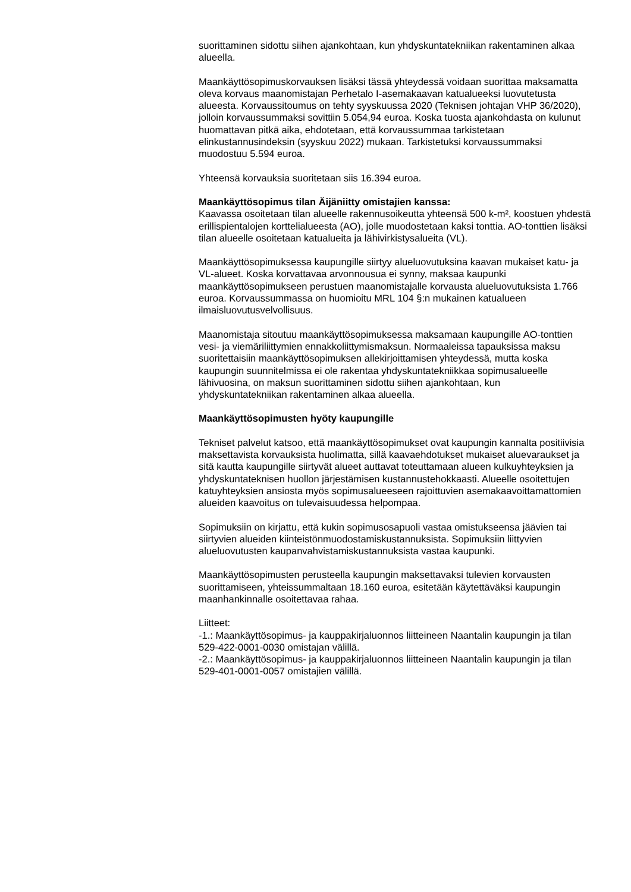suorittaminen sidottu siihen ajankohtaan, kun yhdyskuntatekniikan rakentaminen alkaa alueella.
Maankäyttösopimuskorvauksen lisäksi tässä yhteydessä voidaan suorittaa maksamatta oleva korvaus maanomistajan Perhetalo I-asemakaavan katualueeksi luovutetusta alueesta. Korvaussitoumus on tehty syyskuussa 2020 (Teknisen johtajan VHP 36/2020), jolloin korvaussummaksi sovittiin 5.054,94 euroa. Koska tuosta ajankohdasta on kulunut huomattavan pitkä aika, ehdotetaan, että korvaussummaa tarkistetaan elinkustannusindeksin (syyskuu 2022) mukaan. Tarkistetuksi korvaussummaksi muodostuu 5.594 euroa.
Yhteensä korvauksia suoritetaan siis 16.394 euroa.
Maankäyttösopimus tilan Äijäniitty omistajien kanssa:
Kaavassa osoitetaan tilan alueelle rakennusoikeutta yhteensä 500 k-m², koostuen yhdestä erillispientalojen korttelialueesta (AO), jolle muodostetaan kaksi tonttia. AO-tonttien lisäksi tilan alueelle osoitetaan katualueita ja lähivirkistysalueita (VL).
Maankäyttösopimuksessa kaupungille siirtyy alueluovutuksina kaavan mukaiset katu- ja VL-alueet. Koska korvattavaa arvonnousua ei synny, maksaa kaupunki maankäyttösopimukseen perustuen maanomistajalle korvausta alueluovutuksista 1.766 euroa. Korvaussummassa on huomioitu MRL 104 §:n mukainen katualueen ilmaisluovutusvelvollisuus.
Maanomistaja sitoutuu maankäyttösopimuksessa maksamaan kaupungille AO-tonttien vesi- ja viemäriliittymien ennakkoliittymismaksun. Normaaleissa tapauksissa maksu suoritettaisiin maankäyttösopimuksen allekirjoittamisen yhteydessä, mutta koska kaupungin suunnitelmissa ei ole rakentaa yhdyskuntatekniikkaa sopimusalueelle lähivuosina, on maksun suorittaminen sidottu siihen ajankohtaan, kun yhdyskuntatekniikan rakentaminen alkaa alueella.
Maankäyttösopimusten hyöty kaupungille
Tekniset palvelut katsoo, että maankäyttösopimukset ovat kaupungin kannalta positiivisia maksettavista korvauksista huolimatta, sillä kaavaehdotukset mukaiset aluevaraukset ja sitä kautta kaupungille siirtyvät alueet auttavat toteuttamaan alueen kulkuyhteyksien ja yhdyskuntateknisen huollon järjestämisen kustannustehokkaasti. Alueelle osoitettujen katuyhteyksien ansiosta myös sopimusalueeseen rajoittuvien asemakaavoittamattomien alueiden kaavoitus on tulevaisuudessa helpompaa.
Sopimuksiin on kirjattu, että kukin sopimusosapuoli vastaa omistukseensa jäävien tai siirtyvien alueiden kiinteistönmuodostamiskustannuksista. Sopimuksiin liittyvien alueluovutusten kaupanvahvistamiskustannuksista vastaa kaupunki.
Maankäyttösopimusten perusteella kaupungin maksettavaksi tulevien korvausten suorittamiseen, yhteissummaltaan 18.160 euroa, esitetään käytettäväksi kaupungin maanhankinnalle osoitettavaa rahaa.
Liitteet:
-1.: Maankäyttösopimus- ja kauppakirjaluonnos liitteineen Naantalin kaupungin ja tilan 529-422-0001-0030 omistajan välillä.
-2.: Maankäyttösopimus- ja kauppakirjaluonnos liitteineen Naantalin kaupungin ja tilan 529-401-0001-0057 omistajien välillä.